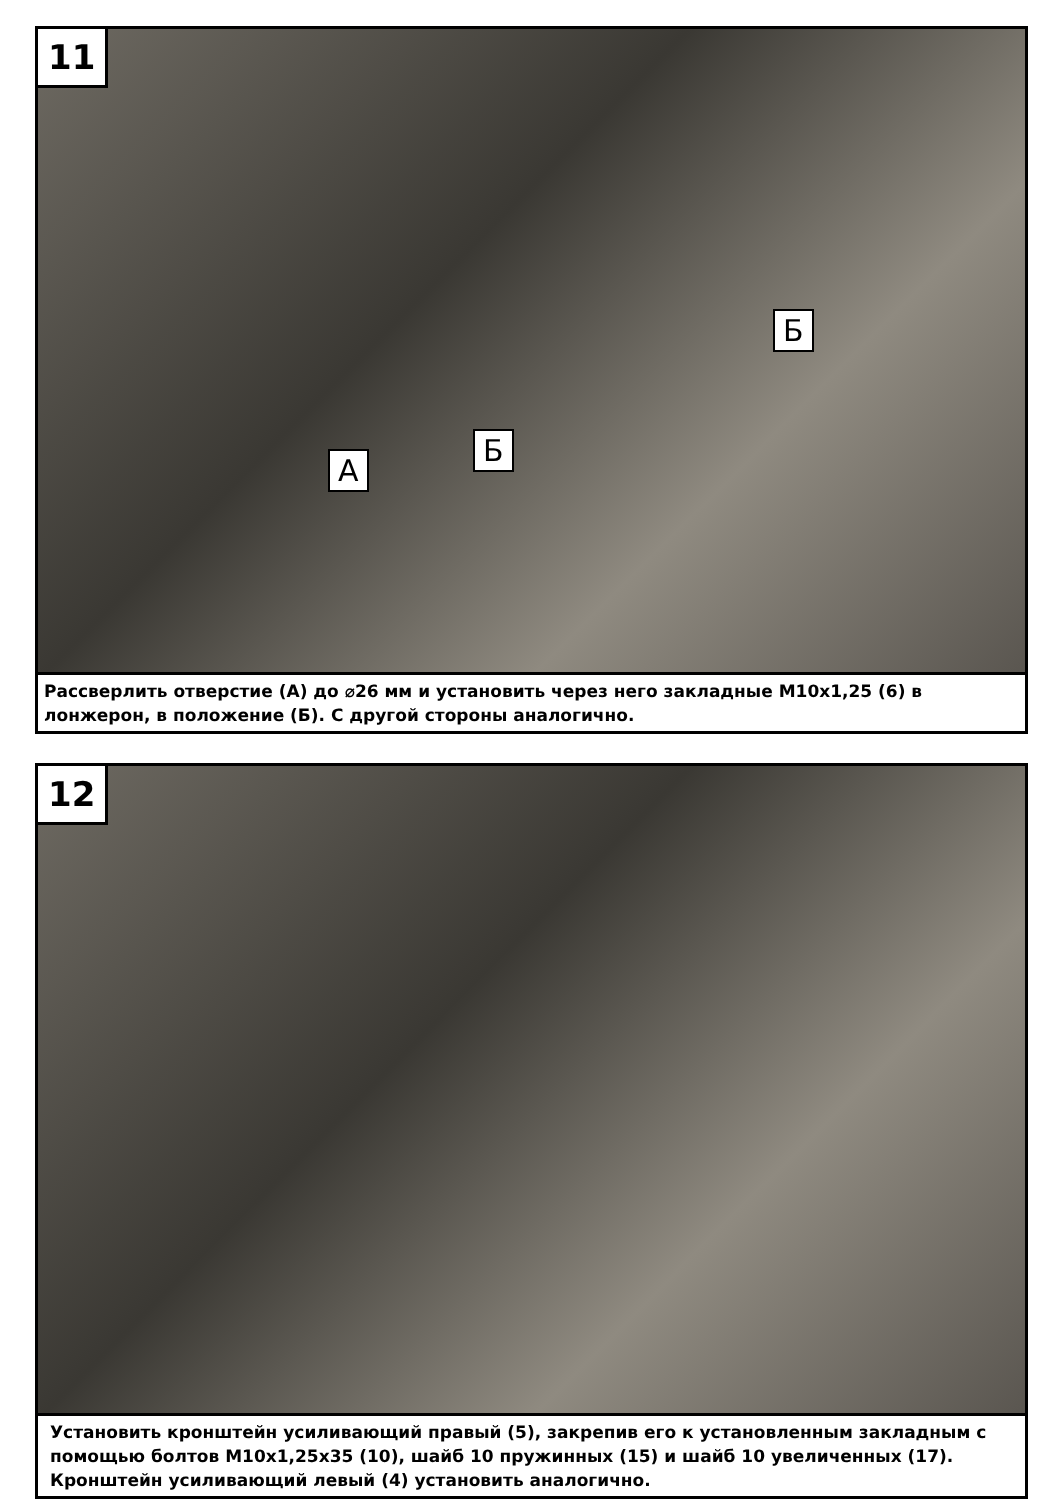11
А
Б
Б
Рассверлить отверстие (А) до ⌀26 мм и установить через него закладные M10x1,25 (6) в лонжерон, в положение (Б). С другой стороны аналогично.
12
Установить кронштейн усиливающий правый (5), закрепив его к установленным закладным с помощью болтов M10x1,25x35 (10), шайб 10 пружинных (15) и шайб 10 увеличенных (17). Кронштейн усиливающий левый (4) установить аналогично.